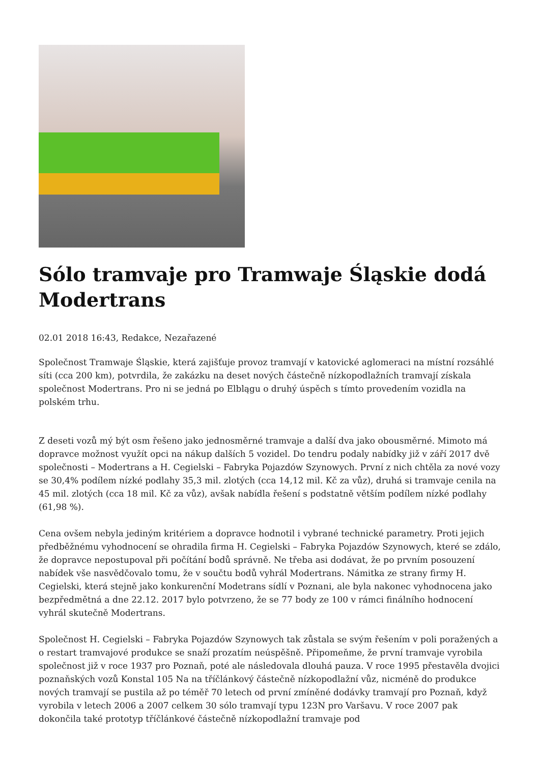Sólo tramvaje pro Tramwaje Śląskie dodá Modertrans
02.01 2018 16:43, Redakce, Nezařazené
Společnost Tramwaje Śląskie, která zajišťuje provoz tramvají v katovické aglomeraci na místní rozsáhlé síti (cca 200 km), potvrdila, že zakázku na deset nových částečně nízkopodlažních tramvají získala společnost Modertrans. Pro ni se jedná po Elblągu o druhý úspěch s tímto provedením vozidla na polském trhu.
Z deseti vozů mý být osm řešeno jako jednosměrné tramvaje a další dva jako obousměrné. Mimoto má dopravce možnost využít opci na nákup dalších 5 vozidel. Do tendru podaly nabídky již v září 2017 dvě společnosti – Modertrans a H. Cegielski – Fabryka Pojazdów Szynowych. První z nich chtěla za nové vozy se 30,4% podílem nízké podlahy 35,3 mil. zlotých (cca 14,12 mil. Kč za vůz), druhá si tramvaje cenila na 45 mil. zlotých (cca 18 mil. Kč za vůz), avšak nabídla řešení s podstatně větším podílem nízké podlahy (61,98 %).
Cena ovšem nebyla jediným kritériem a dopravce hodnotil i vybrané technické parametry. Proti jejich předběžnému vyhodnocení se ohradila firma H. Cegielski – Fabryka Pojazdów Szynowych, které se zdálo, že dopravce nepostupoval při počítání bodů správně. Ne třeba asi dodávat, že po prvním posouzení nabídek vše nasvědčovalo tomu, že v součtu bodů vyhrál Modertrans. Námitka ze strany firmy H. Cegielski, která stejně jako konkurenční Modetrans sídlí v Poznani, ale byla nakonec vyhodnocena jako bezpředmětná a dne 22.12. 2017 bylo potvrzeno, že se 77 body ze 100 v rámci finálního hodnocení vyhrál skutečně Modertrans.
Společnost H. Cegielski – Fabryka Pojazdów Szynowych tak zůstala se svým řešením v poli poražených a o restart tramvajové produkce se snaží prozatím neúspěšně. Připomeňme, že první tramvaje vyrobila společnost již v roce 1937 pro Poznaň, poté ale následovala dlouhá pauza. V roce 1995 přestavěla dvojici poznaňských vozů Konstal 105 Na na tříčlánkový částečně nízkopodlažní vůz, nicméně do produkce nových tramvají se pustila až po téměř 70 letech od první zmíněné dodávky tramvají pro Poznaň, když vyrobila v letech 2006 a 2007 celkem 30 sólo tramvají typu 123N pro Varšavu. V roce 2007 pak dokončila také prototyp tříčlánkové částečně nízkopodlažní tramvaje pod